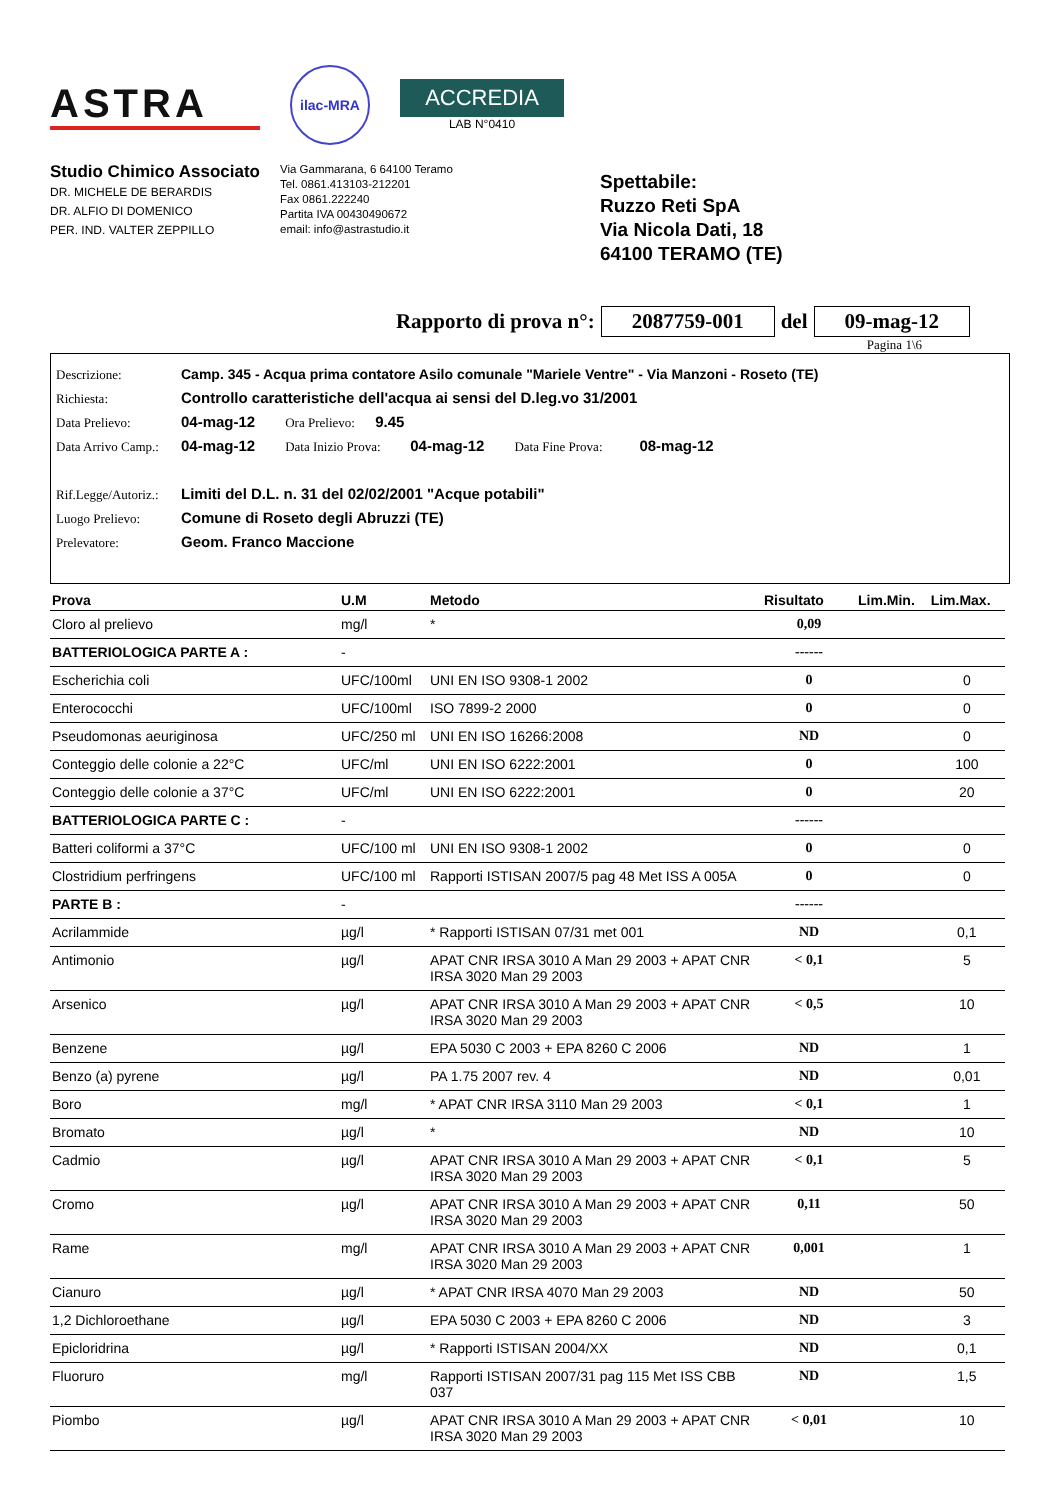ASTRA
ilac-MRA
ACCREDIA
LAB N°0410
Studio Chimico Associato
DR. MICHELE DE BERARDIS
DR. ALFIO DI DOMENICO
PER. IND. VALTER ZEPPILLO
Via Gammarana, 6 64100 Teramo
Tel. 0861.413103-212201
Fax 0861.222240
Partita IVA 00430490672
email: info@astrastudio.it
Spettabile:
Ruzzo Reti SpA
Via Nicola Dati, 18
64100 TERAMO (TE)
Rapporto di prova n°: 2087759-001 del 09-mag-12
Pagina 1\6
Descrizione: Camp. 345 - Acqua prima contatore Asilo comunale "Mariele Ventre" - Via Manzoni - Roseto (TE)
Richiesta: Controllo caratteristiche dell'acqua ai sensi del D.leg.vo 31/2001
Data Prelievo: 04-mag-12 Ora Prelievo: 9.45
Data Arrivo Camp.: 04-mag-12 Data Inizio Prova: 04-mag-12 Data Fine Prova: 08-mag-12
Rif.Legge/Autoriz.: Limiti del D.L. n. 31 del 02/02/2001 "Acque potabili"
Luogo Prelievo: Comune di Roseto degli Abruzzi (TE)
Prelevatore: Geom. Franco Maccione
| Prova | U.M | Metodo | Risultato | Lim.Min. | Lim.Max. |
| --- | --- | --- | --- | --- | --- |
| Cloro al prelievo | mg/l | * | 0,09 | | |
| BATTERIOLOGICA PARTE A : | - | | ------ | | |
| Escherichia coli | UFC/100ml | UNI EN ISO 9308-1 2002 | 0 | | 0 |
| Enterococchi | UFC/100ml | ISO 7899-2 2000 | 0 | | 0 |
| Pseudomonas aeuriginosa | UFC/250 ml | UNI EN ISO 16266:2008 | ND | | 0 |
| Conteggio delle colonie a 22°C | UFC/ml | UNI EN ISO 6222:2001 | 0 | | 100 |
| Conteggio delle colonie a 37°C | UFC/ml | UNI EN ISO 6222:2001 | 0 | | 20 |
| BATTERIOLOGICA PARTE C : | - | | ------ | | |
| Batteri coliformi a 37°C | UFC/100 ml | UNI EN ISO 9308-1 2002 | 0 | | 0 |
| Clostridium perfringens | UFC/100 ml | Rapporti ISTISAN 2007/5 pag 48 Met ISS A 005A | 0 | | 0 |
| PARTE B : | - | | ------ | | |
| Acrilammide | µg/l | * Rapporti ISTISAN 07/31 met 001 | ND | | 0,1 |
| Antimonio | µg/l | APAT CNR IRSA 3010 A Man 29 2003 + APAT CNR IRSA 3020 Man 29 2003 | < 0,1 | | 5 |
| Arsenico | µg/l | APAT CNR IRSA 3010 A Man 29 2003 + APAT CNR IRSA 3020 Man 29 2003 | < 0,5 | | 10 |
| Benzene | µg/l | EPA 5030 C 2003 + EPA 8260 C 2006 | ND | | 1 |
| Benzo (a) pyrene | µg/l | PA 1.75 2007 rev. 4 | ND | | 0,01 |
| Boro | mg/l | * APAT CNR IRSA 3110 Man 29 2003 | < 0,1 | | 1 |
| Bromato | µg/l | * | ND | | 10 |
| Cadmio | µg/l | APAT CNR IRSA 3010 A Man 29 2003 + APAT CNR IRSA 3020 Man 29 2003 | < 0,1 | | 5 |
| Cromo | µg/l | APAT CNR IRSA 3010 A Man 29 2003 + APAT CNR IRSA 3020 Man 29 2003 | 0,11 | | 50 |
| Rame | mg/l | APAT CNR IRSA 3010 A Man 29 2003 + APAT CNR IRSA 3020 Man 29 2003 | 0,001 | | 1 |
| Cianuro | µg/l | * APAT CNR IRSA 4070 Man 29 2003 | ND | | 50 |
| 1,2 Dichloroethane | µg/l | EPA 5030 C 2003 + EPA 8260 C 2006 | ND | | 3 |
| Epicloridrina | µg/l | * Rapporti ISTISAN 2004/XX | ND | | 0,1 |
| Fluoruro | mg/l | Rapporti ISTISAN 2007/31 pag 115 Met ISS CBB 037 | ND | | 1,5 |
| Piombo | µg/l | APAT CNR IRSA 3010 A Man 29 2003 + APAT CNR IRSA 3020 Man 29 2003 | < 0,01 | | 10 |